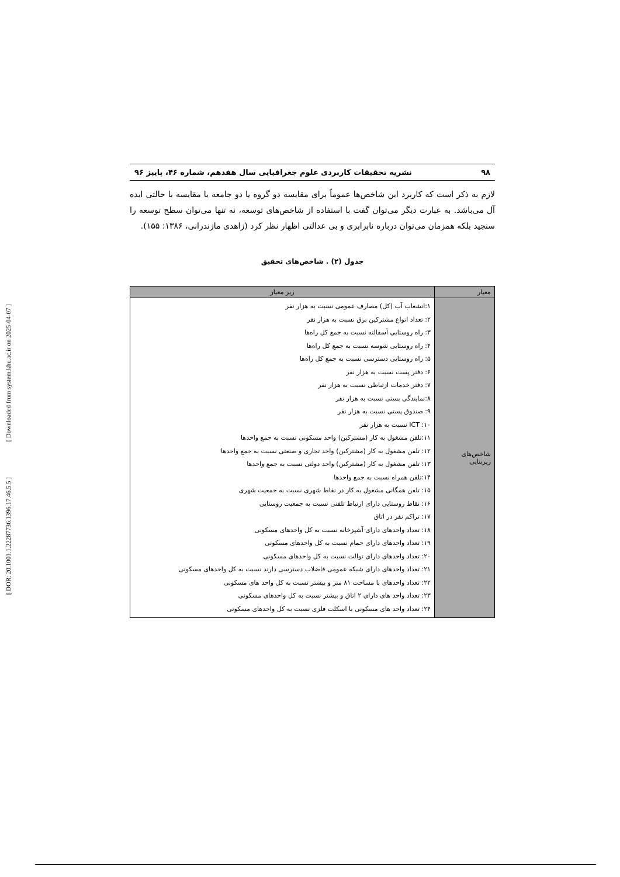[ Downloaded from system.khu.ac.ir on 2025-04-07 ]
[ DOR: 20.1001.1.22287736.1396.17.46.5.5 ]
۹۸ نشریه تحقیقات کاربردی علوم جغرافیایی سال هفدهم، شماره ۴۶، پاییز ۹۶
لازم به ذکر است که کاربرد این شاخص‌ها عموماً برای مقایسه دو گروه یا دو جامعه یا مقایسه با حالتی ایده آل می‌باشد. به عبارت دیگر می‌توان گفت با استفاده از شاخص‌های توسعه، نه تنها می‌توان سطح توسعه را سنجید بلکه همزمان می‌توان درباره نابرابری و بی عدالتی اظهار نظر کرد (زاهدی مازندرانی، ۱۳۸۶: ۱۵۵).
جدول (۲) . شاخص‌های تحقیق
| معیار | زیر معیار |
| --- | --- |
| شاخص‌های زیربنایی | ۱:انشعاب آب (کل) مصارف عمومی نسبت به هزار نفر ۲: تعداد انواع مشترکین برق نسبت به هزار نفر ۳: راه روستایی آسفالته نسبت به جمع کل راه‌ها ۴: راه روستایی شوسه نسبت به جمع کل راه‌ها ۵: راه روستایی دسترسی نسبت به جمع کل راه‌ها ۶: دفتر پست نسبت به هزار نفر ۷: دفتر خدمات ارتباطی نسبت به هزار نفر ۸:نمایندگی پستی نسبت به هزار نفر ۹: صندوق پستی نسبت به هزار نفر ۱۰: ICT نسبت به هزار نفر ۱۱:تلفن مشغول به کار (مشترکین) واحد مسکونی نسبت به جمع واحدها ۱۲: تلفن مشغول به کار (مشترکین) واحد تجاری و صنعتی نسبت به جمع واحدها ۱۳: تلفن مشغول به کار (مشترکین) واحد دولتی نسبت به جمع واحدها ۱۴:تلفن همراه نسبت به جمع واحدها ۱۵: تلفن همگانی مشغول به کار در نقاط شهری نسبت به جمعیت شهری ۱۶: نقاط روستایی دارای ارتباط تلفنی نسبت به جمعیت روستایی ۱۷: تراکم نفر در اتاق ۱۸: تعداد واحدهای دارای آشپزخانه نسبت به کل واحدهای مسکونی ۱۹: تعداد واحدهای دارای حمام نسبت به کل واحدهای مسکونی ۲۰: تعداد واحدهای دارای توالت نسبت به کل واحدهای مسکونی ۲۱: تعداد واحدهای دارای شبکه عمومی فاضلاب دسترسی دارند نسبت به کل واحدهای مسکونی ۲۲: تعداد واحدهای با مساحت ۸۱ متر و بیشتر نسبت به کل واحد های مسکونی ۲۳: تعداد واحد های دارای ۲ اتاق و بیشتر نسبت به کل واحدهای مسکونی ۲۴: تعداد واحد های مسکونی با اسکلت فلزی نسبت به کل واحدهای مسکونی |